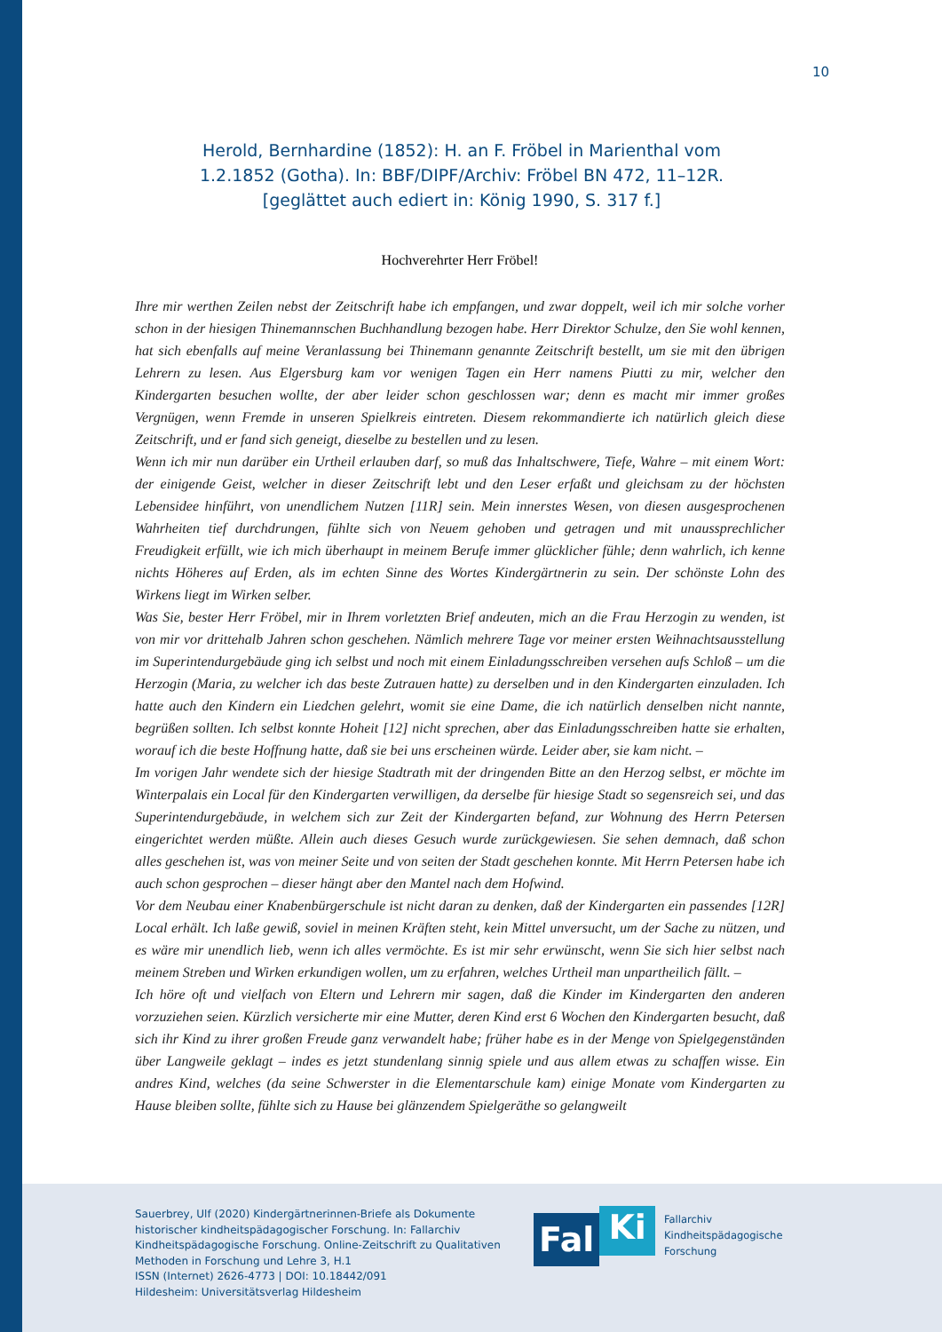10
Herold, Bernhardine (1852): H. an F. Fröbel in Marienthal vom 1.2.1852 (Gotha). In: BBF/DIPF/Archiv: Fröbel BN 472, 11–12R. [geglättet auch ediert in: König 1990, S. 317 f.]
Hochverehrter Herr Fröbel!
Ihre mir werthen Zeilen nebst der Zeitschrift habe ich empfangen, und zwar doppelt, weil ich mir solche vorher schon in der hiesigen Thinemannschen Buchhandlung bezogen habe. Herr Direktor Schulze, den Sie wohl kennen, hat sich ebenfalls auf meine Veranlassung bei Thinemann genannte Zeitschrift bestellt, um sie mit den übrigen Lehrern zu lesen. Aus Elgersburg kam vor wenigen Tagen ein Herr namens Piutti zu mir, welcher den Kindergarten besuchen wollte, der aber leider schon geschlossen war; denn es macht mir immer großes Vergnügen, wenn Fremde in unseren Spielkreis eintreten. Diesem rekommandierte ich natürlich gleich diese Zeitschrift, und er fand sich geneigt, dieselbe zu bestellen und zu lesen.
Wenn ich mir nun darüber ein Urtheil erlauben darf, so muß das Inhaltschwere, Tiefe, Wahre – mit einem Wort: der einigende Geist, welcher in dieser Zeitschrift lebt und den Leser erfaßt und gleichsam zu der höchsten Lebensidee hinführt, von unendlichem Nutzen [11R] sein. Mein innerstes Wesen, von diesen ausgesprochenen Wahrheiten tief durchdrungen, fühlte sich von Neuem gehoben und getragen und mit unaussprechlicher Freudigkeit erfüllt, wie ich mich überhaupt in meinem Berufe immer glücklicher fühle; denn wahrlich, ich kenne nichts Höheres auf Erden, als im echten Sinne des Wortes Kindergärtnerin zu sein. Der schönste Lohn des Wirkens liegt im Wirken selber.
Was Sie, bester Herr Fröbel, mir in Ihrem vorletzten Brief andeuten, mich an die Frau Herzogin zu wenden, ist von mir vor drittehalb Jahren schon geschehen. Nämlich mehrere Tage vor meiner ersten Weihnachtsausstellung im Superintendurgebäude ging ich selbst und noch mit einem Einladungsschreiben versehen aufs Schloß – um die Herzogin (Maria, zu welcher ich das beste Zutrauen hatte) zu derselben und in den Kindergarten einzuladen. Ich hatte auch den Kindern ein Liedchen gelehrt, womit sie eine Dame, die ich natürlich denselben nicht nannte, begrüßen sollten. Ich selbst konnte Hoheit [12] nicht sprechen, aber das Einladungsschreiben hatte sie erhalten, worauf ich die beste Hoffnung hatte, daß sie bei uns erscheinen würde. Leider aber, sie kam nicht. –
Im vorigen Jahr wendete sich der hiesige Stadtrath mit der dringenden Bitte an den Herzog selbst, er möchte im Winterpalais ein Local für den Kindergarten verwilligen, da derselbe für hiesige Stadt so segensreich sei, und das Superintendurgebäude, in welchem sich zur Zeit der Kindergarten befand, zur Wohnung des Herrn Petersen eingerichtet werden müßte. Allein auch dieses Gesuch wurde zurückgewiesen. Sie sehen demnach, daß schon alles geschehen ist, was von meiner Seite und von seiten der Stadt geschehen konnte. Mit Herrn Petersen habe ich auch schon gesprochen – dieser hängt aber den Mantel nach dem Hofwind.
Vor dem Neubau einer Knabenbürgerschule ist nicht daran zu denken, daß der Kindergarten ein passendes [12R] Local erhält. Ich laße gewiß, soviel in meinen Kräften steht, kein Mittel unversucht, um der Sache zu nützen, und es wäre mir unendlich lieb, wenn ich alles vermöchte. Es ist mir sehr erwünscht, wenn Sie sich hier selbst nach meinem Streben und Wirken erkundigen wollen, um zu erfahren, welches Urtheil man unpartheilich fällt. –
Ich höre oft und vielfach von Eltern und Lehrern mir sagen, daß die Kinder im Kindergarten den anderen vorzuziehen seien. Kürzlich versicherte mir eine Mutter, deren Kind erst 6 Wochen den Kindergarten besucht, daß sich ihr Kind zu ihrer großen Freude ganz verwandelt habe; früher habe es in der Menge von Spielgegenständen über Langweile geklagt – indes es jetzt stundenlang sinnig spiele und aus allem etwas zu schaffen wisse. Ein andres Kind, welches (da seine Schwerster in die Elementarschule kam) einige Monate vom Kindergarten zu Hause bleiben sollte, fühlte sich zu Hause bei glänzendem Spielgeräthe so gelangweilt
Sauerbrey, Ulf (2020) Kindergärtnerinnen-Briefe als Dokumente
historischer kindheitspädagogischer Forschung. In: Fallarchiv
Kindheitspädagogische Forschung. Online-Zeitschrift zu Qualitativen
Methoden in Forschung und Lehre 3, H.1
ISSN (Internet) 2626-4773 | DOI: 10.18442/091
Hildesheim: Universitätsverlag Hildesheim
Fal Ki
Fallarchiv
Kindheitspädagogische
Forschung